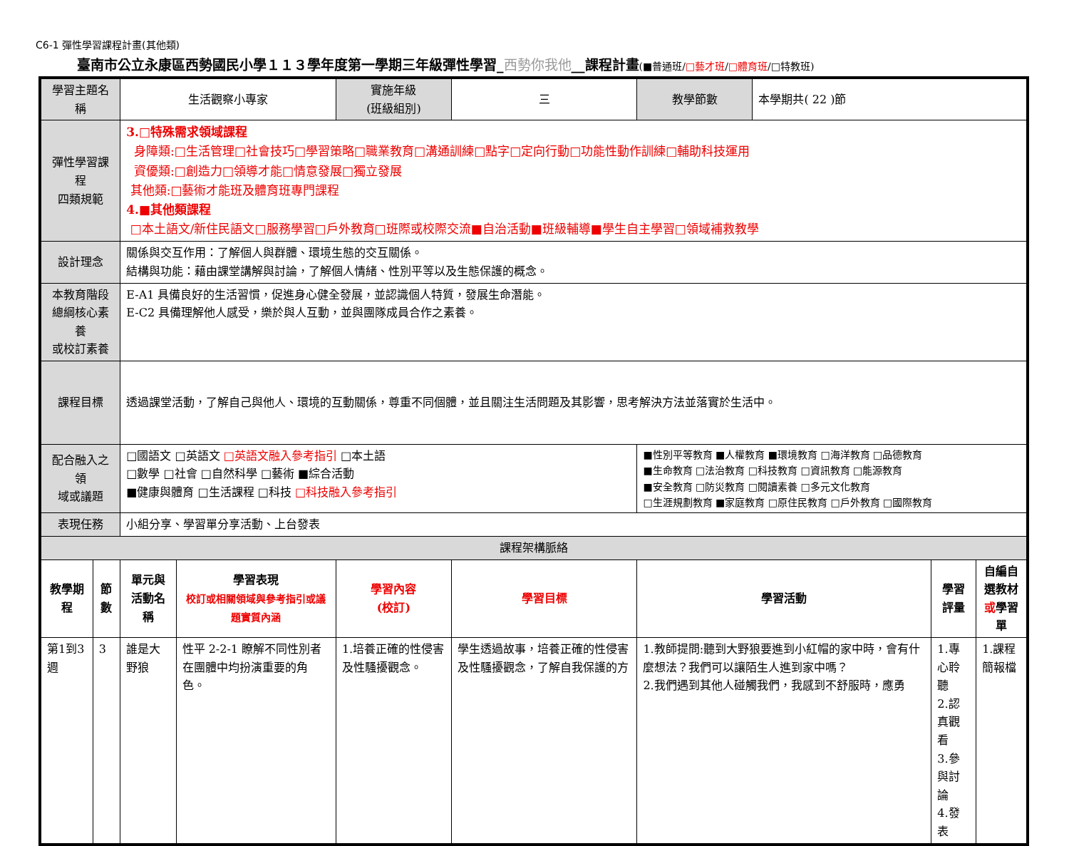C6-1 彈性學習課程計畫(其他類)
臺南市公立永康區西勢國民小學１１３學年度第一學期三年級彈性學習_西勢你我他__課程計畫(■普通班/□藝才班/□體育班/□特教班)
| 學習主題名稱 | | 生活觀察小專家 | | 實施年級 (班級組別) | 三 | 教學節數 | 本學期共( 22 )節 | | |
| 彈性學習課程 四類規範 | | 3.□特殊需求領域課程 身障類:□生活管理□社會技巧□學習策略□職業教育□溝通訓練□點字□定向行動□功能性動作訓練□輔助科技運用 資優類:□創造力□領導才能□情意發展□獨立發展 其他類:□藝術才能班及體育班專門課程 4.■其他類課程 □本土語文/新住民語文□服務學習□戶外教育□班際或校際交流■自治活動■班級輔導■學生自主學習□領域補救教學 | | | | | | | |
| 設計理念 | | 關係與交互作用：了解個人與群體、環境生態的交互關係。 結構與功能：藉由課堂講解與討論，了解個人情緒、性別平等以及生態保護的概念。 | | | | | | | |
| 本教育階段 總綱核心素養 或校訂素養 | | E-A1 具備良好的生活習慣，促進身心健全發展，並認識個人特質，發展生命潛能。 E-C2 具備理解他人感受，樂於與人互動，並與團隊成員合作之素養。 | | | | | | | |
| 課程目標 | | 透過課堂活動，了解自己與他人、環境的互動關係，尊重不同個體，並且關注生活問題及其影響，思考解決方法並落實於生活中。 | | | | | | | |
| 配合融入之領 域或議題 | | □國語文 □英語文 □英語文融入參考指引 □本土語 □數學 □社會 □自然科學 □藝術 ■綜合活動 ■健康與體育 □生活課程 □科技 □科技融入參考指引 | | | | ■性別平等教育 ■人權教育 ■環境教育 □海洋教育 □品德教育 ■生命教育 □法治教育 □科技教育 □資訊教育 □能源教育 ■安全教育 □防災教育 □閱讀素養 □多元文化教育 □生涯規劃教育 ■家庭教育 □原住民教育 □戶外教育 □國際教育 | | | |
| 表現任務 | | 小組分享、學習單分享活動、上台發表 | | | | | | | |
| 課程架構脈絡 | | | | | | | | | |
| 教學期程 | 節 數 | 單元與活動名稱 | 學習表現 校訂或相關領域與參考指引或議題實質內涵 | 學習內容 (校訂) | 學習目標 | 學習活動 | | 學習評量 | 自編自選教材 或 學習單 |
| 第1到3週 | 3 | 誰是大野狼 | 性平 2-2-1 瞭解不同性別者在團體中均扮演重要的角色。 | 1.培養正確的性侵害及性騷擾觀念。 | 學生透過故事，培養正確的性侵害及性騷擾觀念，了解自我保護的方 | 1.教師提問:聽到大野狼要進到小紅帽的家中時，會有什麼想法？我們可以讓陌生人進到家中嗎？ 2.我們遇到其他人碰觸我們，我感到不舒服時，應勇 | | 1.專心聆聽 2.認真觀看 3.參與討論 4.發表 | 1.課程簡報檔 |